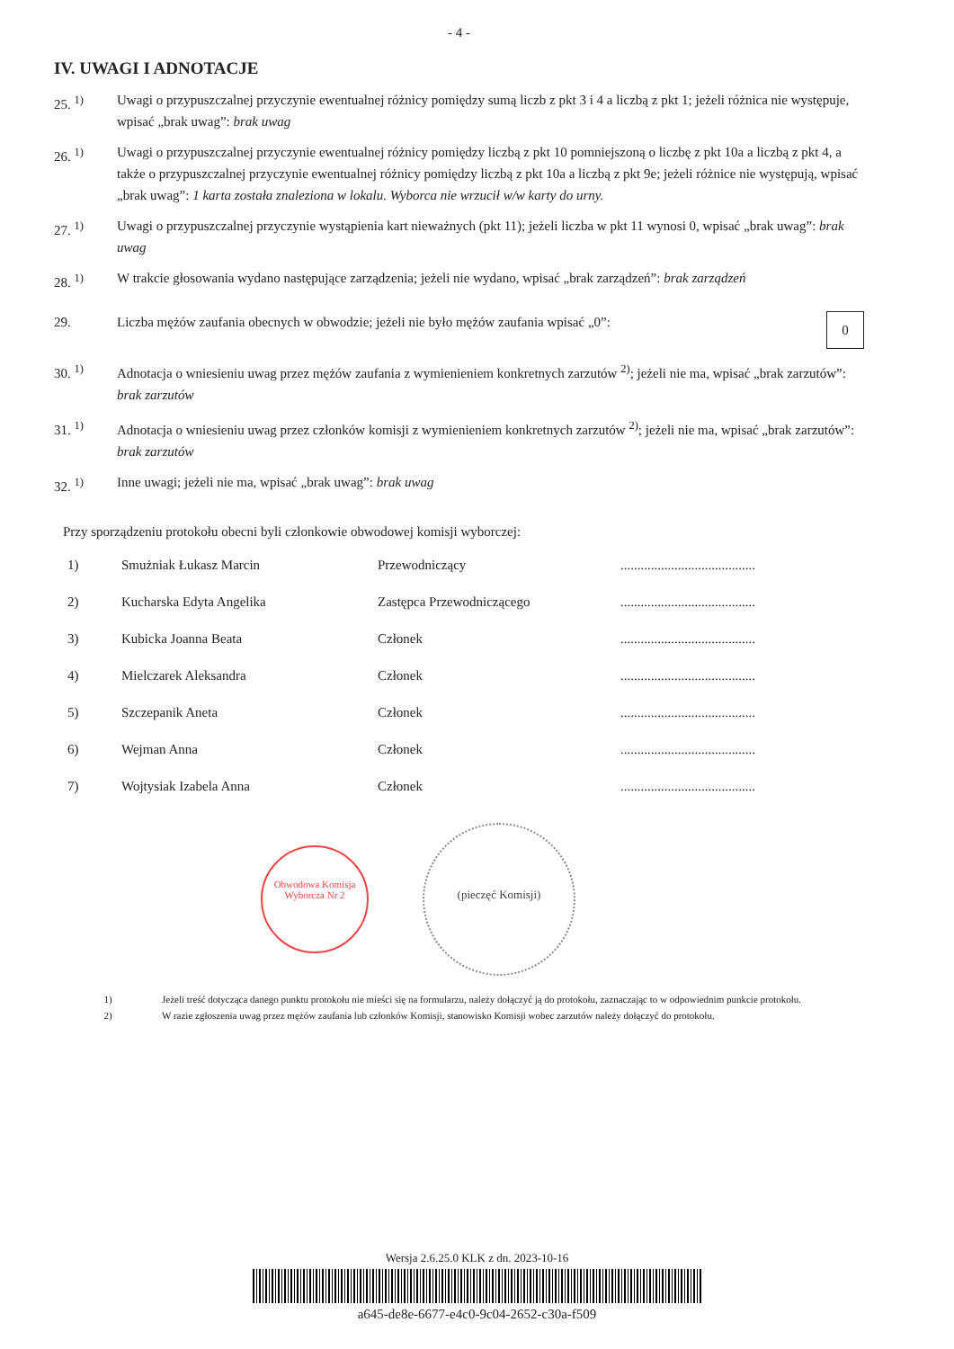- 4 -
IV. UWAGI I ADNOTACJE
25. <sup>1)</sup> Uwagi o przypuszczalnej przyczynie ewentualnej różnicy pomiędzy sumą liczb z pkt 3 i 4 a liczbą z pkt 1; jeżeli różnica nie występuje, wpisać „brak uwag”: brak uwag
26. <sup>1)</sup> Uwagi o przypuszczalnej przyczynie ewentualnej różnicy pomiędzy liczbą z pkt 10 pomniejszoną o liczbę z pkt 10a a liczbą z pkt 4, a także o przypuszczalnej przyczynie ewentualnej różnicy pomiędzy liczbą z pkt 10a a liczbą z pkt 9e; jeżeli różnice nie występują, wpisać „brak uwag”: 1 karta została znaleziona w lokalu. Wyborca nie wrzucił w/w karty do urny.
27. <sup>1)</sup> Uwagi o przypuszczalnej przyczynie wystąpienia kart nieważnych (pkt 11); jeżeli liczba w pkt 11 wynosi 0, wpisać „brak uwag”: brak uwag
28. <sup>1)</sup> W trakcie głosowania wydano następujące zarządzenia; jeżeli nie wydano, wpisać „brak zarządzeń”: brak zarządzeń
29. Liczba mężów zaufania obecnych w obwodzie; jeżeli nie było mężów zaufania wpisać „0”: 0
30. <sup>1)</sup> Adnotacja o wniesieniu uwag przez mężów zaufania z wymienieniem konkretnych zarzutów <sup>2)</sup>; jeżeli nie ma, wpisać „brak zarzutów”: brak zarzutów
31. <sup>1)</sup> Adnotacja o wniesieniu uwag przez członków komisji z wymienieniem konkretnych zarzutów <sup>2)</sup>; jeżeli nie ma, wpisać „brak zarzutów”: brak zarzutów
32. <sup>1)</sup> Inne uwagi; jeżeli nie ma, wpisać „brak uwag”: brak uwag
Przy sporządzeniu protokołu obecni byli członkowie obwodowej komisji wyborczej:
| 1) | Smużniak Łukasz Marcin | Przewodniczący | ........................................ |
| 2) | Kucharska Edyta Angelika | Zastępca Przewodniczącego | ........................................ |
| 3) | Kubicka Joanna Beata | Członek | ........................................ |
| 4) | Mielczarek Aleksandra | Członek | ........................................ |
| 5) | Szczepanik Aneta | Członek | ........................................ |
| 6) | Wejman Anna | Członek | ........................................ |
| 7) | Wojtysiak Izabela Anna | Członek | ........................................ |
Obwodowa Komisja Wyborcza Nr 2
(pieczęć Komisji)
1) Jeżeli treść dotycząca danego punktu protokołu nie mieści się na formularzu, należy dołączyć ją do protokołu, zaznaczając to w odpowiednim punkcie protokołu.
2) W razie zgłoszenia uwag przez mężów zaufania lub członków Komisji, stanowisko Komisji wobec zarzutów należy dołączyć do protokołu.
Wersja 2.6.25.0 KLK z dn. 2023-10-16
a645-de8e-6677-e4c0-9c04-2652-c30a-f509